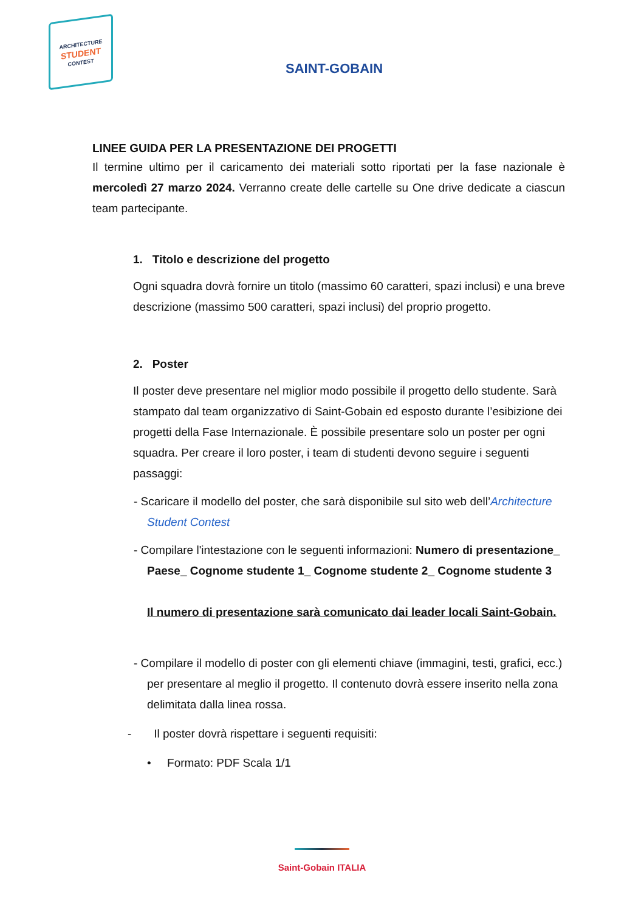ARCHITECTURE
STUDENT
CONTEST
SAINT-GOBAIN
LINEE GUIDA PER LA PRESENTAZIONE DEI PROGETTI
Il termine ultimo per il caricamento dei materiali sotto riportati per la fase nazionale è mercoledì 27 marzo 2024. Verranno create delle cartelle su One drive dedicate a ciascun team partecipante.
1. Titolo e descrizione del progetto
Ogni squadra dovrà fornire un titolo (massimo 60 caratteri, spazi inclusi) e una breve descrizione (massimo 500 caratteri, spazi inclusi) del proprio progetto.
2. Poster
Il poster deve presentare nel miglior modo possibile il progetto dello studente. Sarà stampato dal team organizzativo di Saint-Gobain ed esposto durante l’esibizione dei progetti della Fase Internazionale. È possibile presentare solo un poster per ogni squadra. Per creare il loro poster, i team di studenti devono seguire i seguenti passaggi:
- Scaricare il modello del poster, che sarà disponibile sul sito web dell’Architecture Student Contest
- Compilare l'intestazione con le seguenti informazioni: Numero di presentazione_ Paese_ Cognome studente 1_ Cognome studente 2_ Cognome studente 3
Il numero di presentazione sarà comunicato dai leader locali Saint-Gobain.
- Compilare il modello di poster con gli elementi chiave (immagini, testi, grafici, ecc.) per presentare al meglio il progetto. Il contenuto dovrà essere inserito nella zona delimitata dalla linea rossa.
- Il poster dovrà rispettare i seguenti requisiti:
• Formato: PDF Scala 1/1
Saint-Gobain ITALIA